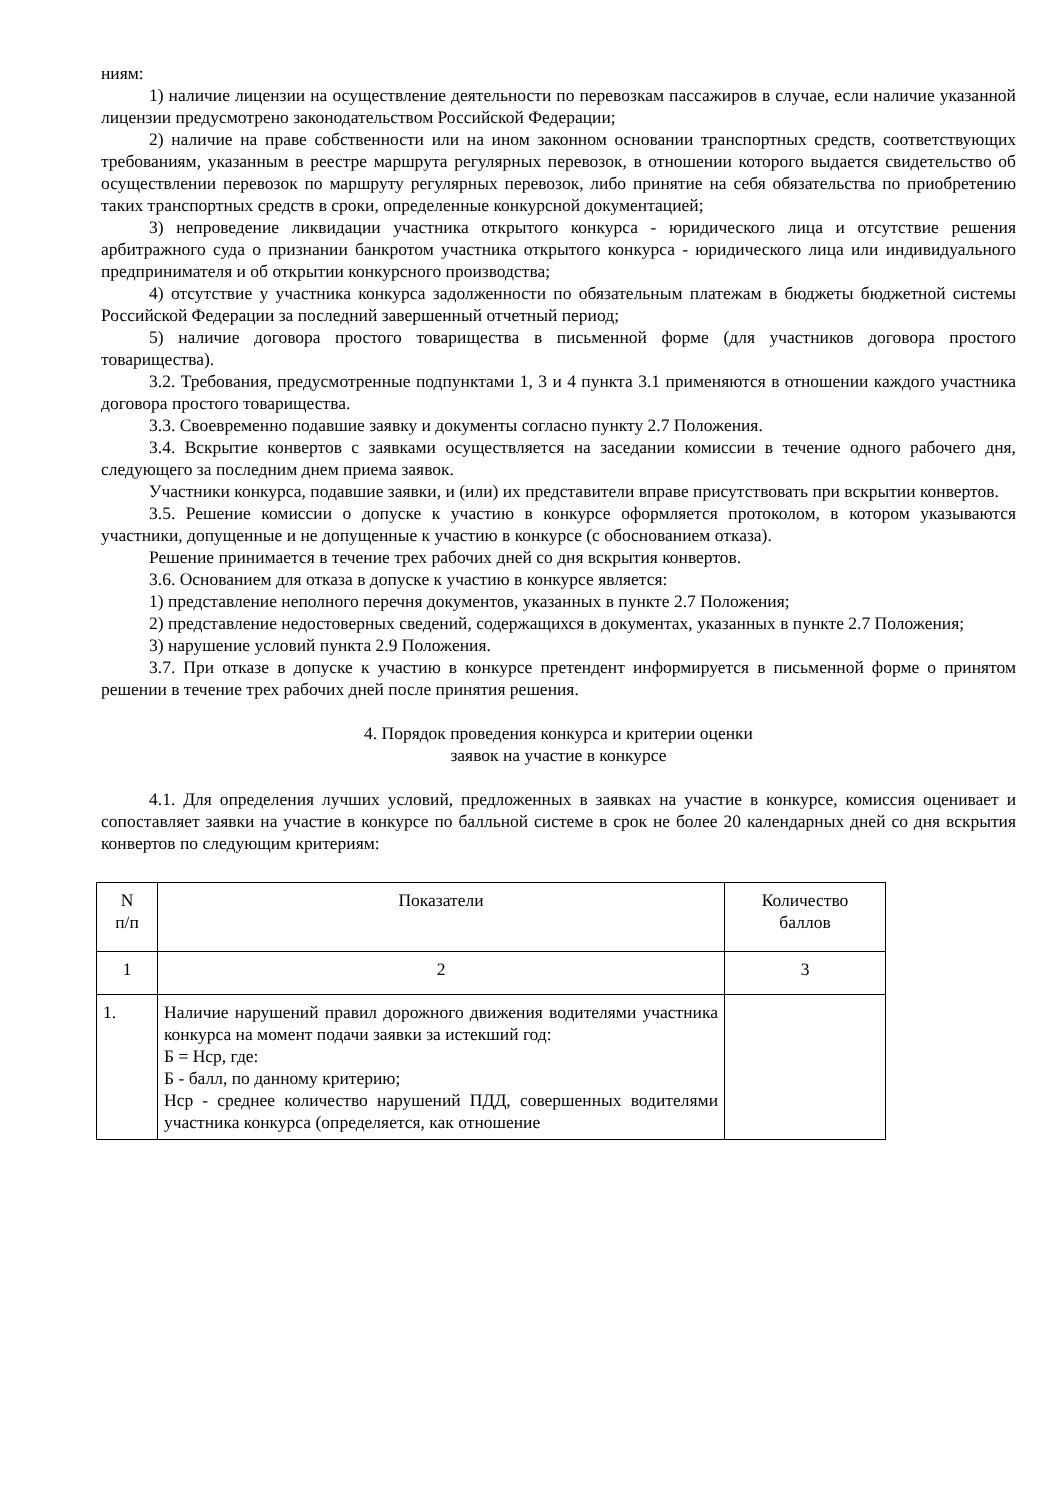ниям:
1) наличие лицензии на осуществление деятельности по перевозкам пассажиров в случае, если наличие указанной лицензии предусмотрено законодательством Российской Федерации;
2) наличие на праве собственности или на ином законном основании транспортных средств, соответствующих требованиям, указанным в реестре маршрута регулярных перевозок, в отношении которого выдается свидетельство об осуществлении перевозок по маршруту регулярных перевозок, либо принятие на себя обязательства по приобретению таких транспортных средств в сроки, определенные конкурсной документацией;
3) непроведение ликвидации участника открытого конкурса - юридического лица и отсутствие решения арбитражного суда о признании банкротом участника открытого конкурса - юридического лица или индивидуального предпринимателя и об открытии конкурсного производства;
4) отсутствие у участника конкурса задолженности по обязательным платежам в бюджеты бюджетной системы Российской Федерации за последний завершенный отчетный период;
5) наличие договора простого товарищества в письменной форме (для участников договора простого товарищества).
3.2. Требования, предусмотренные подпунктами 1, 3 и 4 пункта 3.1 применяются в отношении каждого участника договора простого товарищества.
3.3. Своевременно подавшие заявку и документы согласно пункту 2.7 Положения.
3.4. Вскрытие конвертов с заявками осуществляется на заседании комиссии в течение одного рабочего дня, следующего за последним днем приема заявок.
Участники конкурса, подавшие заявки, и (или) их представители вправе присутствовать при вскрытии конвертов.
3.5. Решение комиссии о допуске к участию в конкурсе оформляется протоколом, в котором указываются участники, допущенные и не допущенные к участию в конкурсе (с обоснованием отказа).
Решение принимается в течение трех рабочих дней со дня вскрытия конвертов.
3.6. Основанием для отказа в допуске к участию в конкурсе является:
1) представление неполного перечня документов, указанных в пункте 2.7 Положения;
2) представление недостоверных сведений, содержащихся в документах, указанных в пункте 2.7 Положения;
3) нарушение условий пункта 2.9 Положения.
3.7. При отказе в допуске к участию в конкурсе претендент информируется в письменной форме о принятом решении в течение трех рабочих дней после принятия решения.
4. Порядок проведения конкурса и критерии оценки
заявок на участие в конкурсе
4.1. Для определения лучших условий, предложенных в заявках на участие в конкурсе, комиссия оценивает и сопоставляет заявки на участие в конкурсе по балльной системе в срок не более 20 календарных дней со дня вскрытия конвертов по следующим критериям:
| N п/п | Показатели | Количество баллов |
| 1 | 2 | 3 |
| 1. | Наличие нарушений правил дорожного движения водителями участника конкурса на момент подачи заявки за истекший год: Б = Нср, где: Б - балл, по данному критерию; Нср - среднее количество нарушений ПДД, совершенных водителями участника конкурса (определяется, как отношение | |